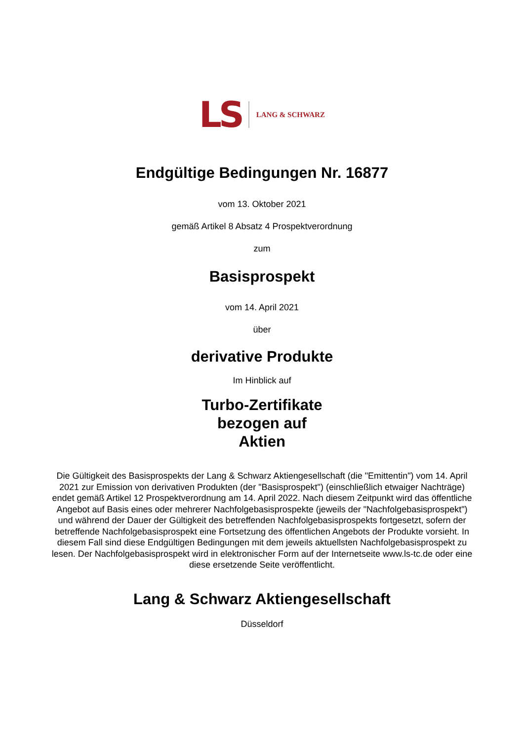LS LANG & SCHWARZ
Endgültige Bedingungen Nr. 16877
vom 13. Oktober 2021
gemäß Artikel 8 Absatz 4 Prospektverordnung
zum
Basisprospekt
vom 14. April 2021
über
derivative Produkte
Im Hinblick auf
Turbo-Zertifikate
bezogen auf
Aktien
Die Gültigkeit des Basisprospekts der Lang & Schwarz Aktiengesellschaft (die "Emittentin") vom 14. April 2021 zur Emission von derivativen Produkten (der "Basisprospekt") (einschließlich etwaiger Nachträge) endet gemäß Artikel 12 Prospektverordnung am 14. April 2022. Nach diesem Zeitpunkt wird das öffentliche Angebot auf Basis eines oder mehrerer Nachfolgebasisprospekte (jeweils der "Nachfolgebasisprospekt") und während der Dauer der Gültigkeit des betreffenden Nachfolgebasisprospekts fortgesetzt, sofern der betreffende Nachfolgebasisprospekt eine Fortsetzung des öffentlichen Angebots der Produkte vorsieht. In diesem Fall sind diese Endgültigen Bedingungen mit dem jeweils aktuellsten Nachfolgebasisprospekt zu lesen. Der Nachfolgebasisprospekt wird in elektronischer Form auf der Internetseite www.ls-tc.de oder eine diese ersetzende Seite veröffentlicht.
Lang & Schwarz Aktiengesellschaft
Düsseldorf